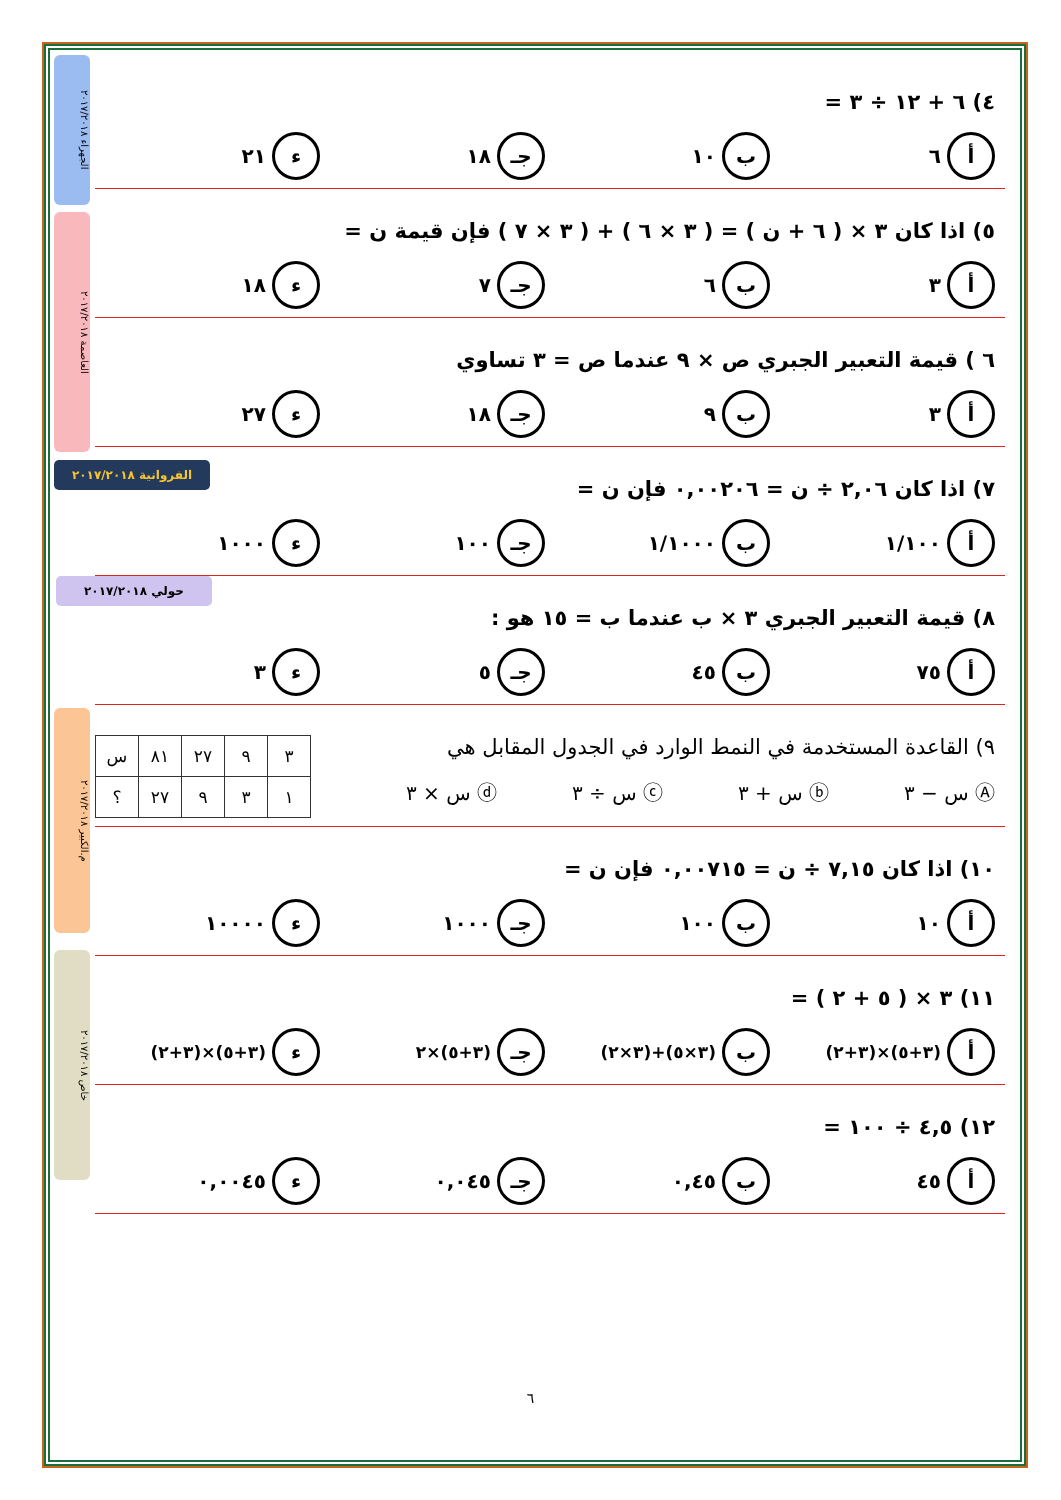الجهراء ٢٠١٧/٢٠١٨
العاصمة ٢٠١٧/٢٠١٨
الفروانية ٢٠١٧/٢٠١٨
حولي ٢٠١٧/٢٠١٨
م.الكبير ٢٠١٧/٢٠١٨
خاص ٢٠١٧/٢٠١٨
٤) ٦ + ١٢ ÷ ٣ =
أ ٦
ب ١٠
جـ ١٨
ء ٢١
٥) اذا كان ٣ × ( ٦ + ن ) = ( ٣ × ٦ ) + ( ٣ × ٧ ) فإن قيمة ن =
أ ٣
ب ٦
جـ ٧
ء ١٨
٦ ) قيمة التعبير الجبري ص × ٩ عندما ص = ٣ تساوي
أ ٣
ب ٩
جـ ١٨
ء ٢٧
٧) اذا كان ٢,٠٦ ÷ ن = ٠,٠٠٢٠٦ فإن ن =
أ ١/١٠٠
ب ١/١٠٠٠
جـ ١٠٠
ء ١٠٠٠
٨) قيمة التعبير الجبري ٣ × ب عندما ب = ١٥ هو :
أ ٧٥
ب ٤٥
جـ ٥
ء ٣
٩) القاعدة المستخدمة في النمط الوارد في الجدول المقابل هي
Ⓐ س − ٣ ⓑ س + ٣ ⓒ س ÷ ٣ ⓓ س × ٣
| ٣ | ٩ | ٢٧ | ٨١ | س |
| ١ | ٣ | ٩ | ٢٧ | ؟ |
١٠) اذا كان ٧,١٥ ÷ ن = ٠,٠٠٧١٥ فإن ن =
أ ١٠
ب ١٠٠
جـ ١٠٠٠
ء ١٠٠٠٠
١١) ٣ × ( ٥ + ٢ ) =
أ (٣+٥)×(٣+٢)
ب (٣×٥)+(٣×٢)
جـ (٣+٥)×٢
ء (٣+٥)×(٣+٢)
١٢) ٤,٥ ÷ ١٠٠ =
أ ٤٥
ب ٠,٤٥
جـ ٠,٠٤٥
ء ٠,٠٠٤٥
٦